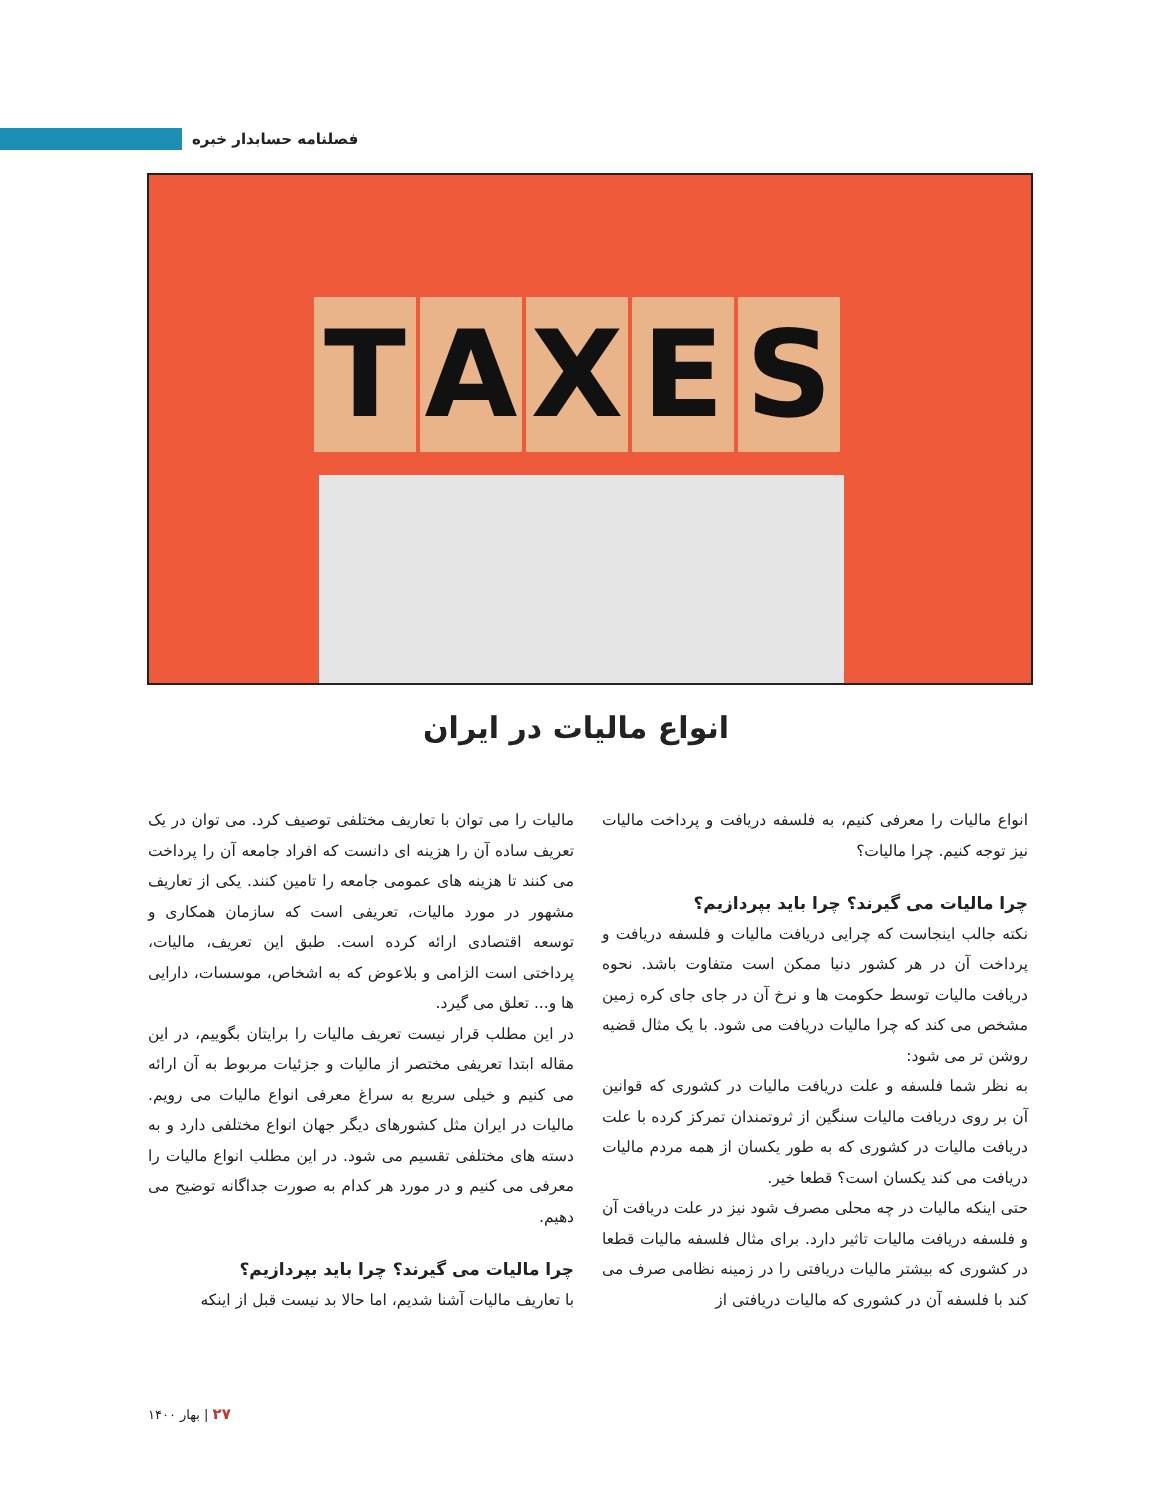فصلنامه حسابدار خبره
T A X E S
انواع مالیات در ایران
مالیات را می توان با تعاریف مختلفی توصیف کرد. می توان در یک تعریف ساده آن را هزینه ای دانست که افراد جامعه آن را پرداخت می کنند تا هزینه های عمومی جامعه را تامین کنند. یکی از تعاریف مشهور در مورد مالیات، تعریفی است که سازمان همکاری و توسعه اقتصادی ارائه کرده است. طبق این تعریف، مالیات، پرداختی است الزامی و بلاعوض که به اشخاص، موسسات، دارایی ها و... تعلق می گیرد.
در این مطلب قرار نیست تعریف مالیات را برایتان بگوییم، در این مقاله ابتدا تعریفی مختصر از مالیات و جزئیات مربوط به آن ارائه می کنیم و خیلی سریع به سراغ معرفی انواع مالیات می رویم. مالیات در ایران مثل کشورهای دیگر جهان انواع مختلفی دارد و به دسته های مختلفی تقسیم می شود. در این مطلب انواع مالیات را معرفی می کنیم و در مورد هر کدام به صورت جداگانه توضیح می دهیم.
چرا مالیات می گیرند؟ چرا باید بپردازیم؟
با تعاریف مالیات آشنا شدیم، اما حالا بد نیست قبل از اینکه
انواع مالیات را معرفی کنیم، به فلسفه دریافت و پرداخت مالیات نیز توجه کنیم. چرا مالیات؟
چرا مالیات می گیرند؟ چرا باید بپردازیم؟
نکته جالب اینجاست که چرایی دریافت مالیات و فلسفه دریافت و پرداخت آن در هر کشور دنیا ممکن است متفاوت باشد. نحوه دریافت مالیات توسط حکومت ها و نرخ آن در جای جای کره زمین مشخص می کند که چرا مالیات دریافت می شود. با یک مثال قضیه روشن تر می شود:
به نظر شما فلسفه و علت دریافت مالیات در کشوری که قوانین آن بر روی دریافت مالیات سنگین از ثروتمندان تمرکز کرده با علت دریافت مالیات در کشوری که به طور یکسان از همه مردم مالیات دریافت می کند یکسان است؟ قطعا خیر.
حتی اینکه مالیات در چه محلی مصرف شود نیز در علت دریافت آن و فلسفه دریافت مالیات تاثیر دارد. برای مثال فلسفه مالیات قطعا در کشوری که بیشتر مالیات دریافتی را در زمینه نظامی صرف می کند با فلسفه آن در کشوری که مالیات دریافتی از
۲۷ | بهار ۱۴۰۰